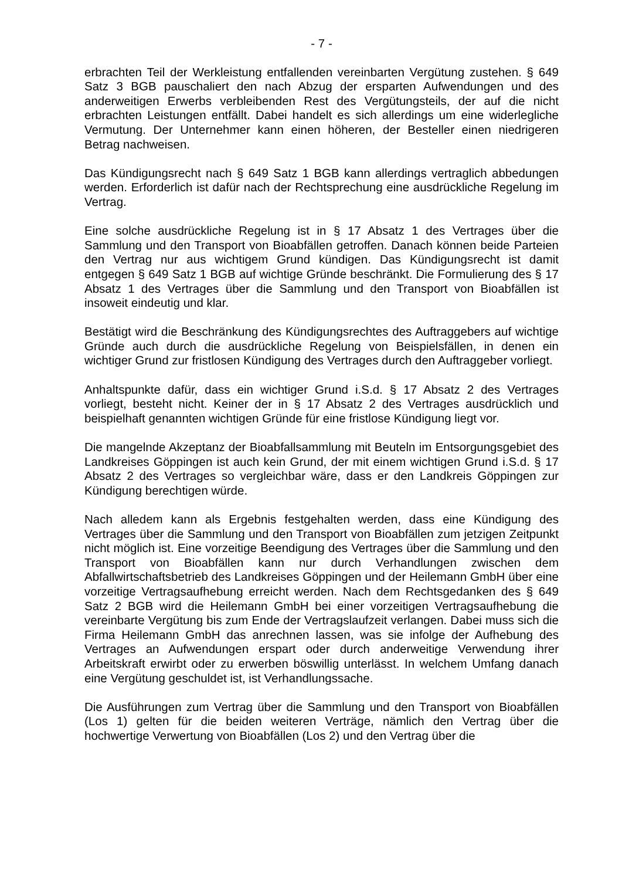- 7 -
erbrachten Teil der Werkleistung entfallenden vereinbarten Vergütung zustehen. § 649 Satz 3 BGB pauschaliert den nach Abzug der ersparten Aufwendungen und des anderweitigen Erwerbs verbleibenden Rest des Vergütungsteils, der auf die nicht erbrachten Leistungen entfällt. Dabei handelt es sich allerdings um eine widerlegliche Vermutung. Der Unternehmer kann einen höheren, der Besteller einen niedrigeren Betrag nachweisen.
Das Kündigungsrecht nach § 649 Satz 1 BGB kann allerdings vertraglich abbedungen werden. Erforderlich ist dafür nach der Rechtsprechung eine ausdrückliche Regelung im Vertrag.
Eine solche ausdrückliche Regelung ist in § 17 Absatz 1 des Vertrages über die Sammlung und den Transport von Bioabfällen getroffen. Danach können beide Parteien den Vertrag nur aus wichtigem Grund kündigen. Das Kündigungsrecht ist damit entgegen § 649 Satz 1 BGB auf wichtige Gründe beschränkt. Die Formulierung des § 17 Absatz 1 des Vertrages über die Sammlung und den Transport von Bioabfällen ist insoweit eindeutig und klar.
Bestätigt wird die Beschränkung des Kündigungsrechtes des Auftraggebers auf wichtige Gründe auch durch die ausdrückliche Regelung von Beispielsfällen, in denen ein wichtiger Grund zur fristlosen Kündigung des Vertrages durch den Auftraggeber vorliegt.
Anhaltspunkte dafür, dass ein wichtiger Grund i.S.d. § 17 Absatz 2 des Vertrages vorliegt, besteht nicht. Keiner der in § 17 Absatz 2 des Vertrages ausdrücklich und beispielhaft genannten wichtigen Gründe für eine fristlose Kündigung liegt vor.
Die mangelnde Akzeptanz der Bioabfallsammlung mit Beuteln im Entsorgungsgebiet des Landkreises Göppingen ist auch kein Grund, der mit einem wichtigen Grund i.S.d. § 17 Absatz 2 des Vertrages so vergleichbar wäre, dass er den Landkreis Göppingen zur Kündigung berechtigen würde.
Nach alledem kann als Ergebnis festgehalten werden, dass eine Kündigung des Vertrages über die Sammlung und den Transport von Bioabfällen zum jetzigen Zeitpunkt nicht möglich ist. Eine vorzeitige Beendigung des Vertrages über die Sammlung und den Transport von Bioabfällen kann nur durch Verhandlungen zwischen dem Abfallwirtschaftsbetrieb des Landkreises Göppingen und der Heilemann GmbH über eine vorzeitige Vertragsaufhebung erreicht werden. Nach dem Rechtsgedanken des § 649 Satz 2 BGB wird die Heilemann GmbH bei einer vorzeitigen Vertragsaufhebung die vereinbarte Vergütung bis zum Ende der Vertragslaufzeit verlangen. Dabei muss sich die Firma Heilemann GmbH das anrechnen lassen, was sie infolge der Aufhebung des Vertrages an Aufwendungen erspart oder durch anderweitige Verwendung ihrer Arbeitskraft erwirbt oder zu erwerben böswillig unterlässt. In welchem Umfang danach eine Vergütung geschuldet ist, ist Verhandlungssache.
Die Ausführungen zum Vertrag über die Sammlung und den Transport von Bioabfällen (Los 1) gelten für die beiden weiteren Verträge, nämlich den Vertrag über die hochwertige Verwertung von Bioabfällen (Los 2) und den Vertrag über die